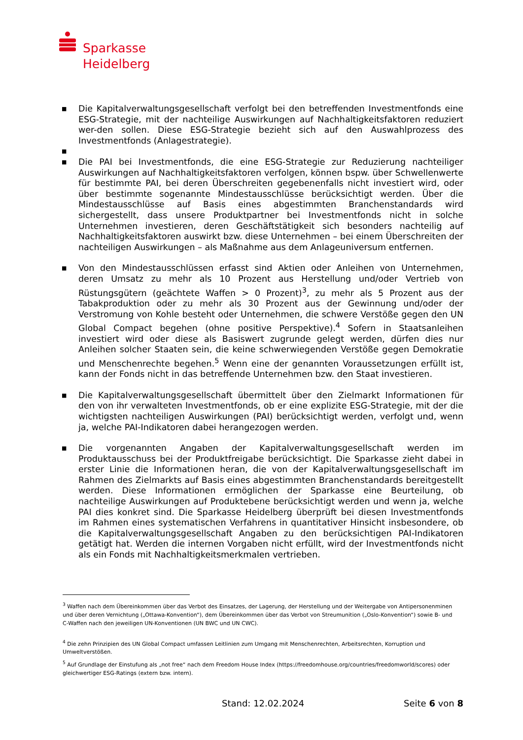Sparkasse
Heidelberg
■ Die Kapitalverwaltungsgesellschaft verfolgt bei den betreffenden Investmentfonds eine ESG-Strategie, mit der nachteilige Auswirkungen auf Nachhaltigkeitsfaktoren reduziert wer-den sollen. Diese ESG-Strategie bezieht sich auf den Auswahlprozess des Investmentfonds (Anlagestrategie).
■
■ Die PAI bei Investmentfonds, die eine ESG-Strategie zur Reduzierung nachteiliger Auswirkungen auf Nachhaltigkeitsfaktoren verfolgen, können bspw. über Schwellenwerte für bestimmte PAI, bei deren Überschreiten gegebenenfalls nicht investiert wird, oder über bestimmte sogenannte Mindestausschlüsse berücksichtigt werden. Über die Mindestausschlüsse auf Basis eines abgestimmten Branchenstandards wird sichergestellt, dass unsere Produktpartner bei Investmentfonds nicht in solche Unternehmen investieren, deren Geschäftstätigkeit sich besonders nachteilig auf Nachhaltigkeitsfaktoren auswirkt bzw. diese Unternehmen – bei einem Überschreiten der nachteiligen Auswirkungen – als Maßnahme aus dem Anlageuniversum entfernen.
■ Von den Mindestausschlüssen erfasst sind Aktien oder Anleihen von Unternehmen, deren Umsatz zu mehr als 10 Prozent aus Herstellung und/oder Vertrieb von Rüstungsgütern (geächtete Waffen > 0 Prozent)<sup>3</sup>, zu mehr als 5 Prozent aus der Tabakproduktion oder zu mehr als 30 Prozent aus der Gewinnung und/oder der Verstromung von Kohle besteht oder Unternehmen, die schwere Verstöße gegen den UN Global Compact begehen (ohne positive Perspektive).<sup>4</sup> Sofern in Staatsanleihen investiert wird oder diese als Basiswert zugrunde gelegt werden, dürfen dies nur Anleihen solcher Staaten sein, die keine schwerwiegenden Verstöße gegen Demokratie und Menschenrechte begehen.<sup>5</sup> Wenn eine der genannten Voraussetzungen erfüllt ist, kann der Fonds nicht in das betreffende Unternehmen bzw. den Staat investieren.
■ Die Kapitalverwaltungsgesellschaft übermittelt über den Zielmarkt Informationen für den von ihr verwalteten Investmentfonds, ob er eine explizite ESG-Strategie, mit der die wichtigsten nachteiligen Auswirkungen (PAI) berücksichtigt werden, verfolgt und, wenn ja, welche PAI-Indikatoren dabei herangezogen werden.
■ Die vorgenannten Angaben der Kapitalverwaltungsgesellschaft werden im Produktausschuss bei der Produktfreigabe berücksichtigt. Die Sparkasse zieht dabei in erster Linie die Informationen heran, die von der Kapitalverwaltungsgesellschaft im Rahmen des Zielmarkts auf Basis eines abgestimmten Branchenstandards bereitgestellt werden. Diese Informationen ermöglichen der Sparkasse eine Beurteilung, ob nachteilige Auswirkungen auf Produktebene berücksichtigt werden und wenn ja, welche PAI dies konkret sind. Die Sparkasse Heidelberg überprüft bei diesen Investmentfonds im Rahmen eines systematischen Verfahrens in quantitativer Hinsicht insbesondere, ob die Kapitalverwaltungsgesellschaft Angaben zu den berücksichtigen PAI-Indikatoren getätigt hat. Werden die internen Vorgaben nicht erfüllt, wird der Investmentfonds nicht als ein Fonds mit Nachhaltigkeitsmerkmalen vertrieben.
<sup>3</sup> Waffen nach dem Übereinkommen über das Verbot des Einsatzes, der Lagerung, der Herstellung und der Weitergabe von Antipersonenminen und über deren Vernichtung („Ottawa-Konvention“), dem Übereinkommen über das Verbot von Streumunition („Oslo-Konvention“) sowie B- und C-Waffen nach den jeweiligen UN-Konventionen (UN BWC und UN CWC).
<sup>4</sup> Die zehn Prinzipien des UN Global Compact umfassen Leitlinien zum Umgang mit Menschenrechten, Arbeitsrechten, Korruption und Umweltverstößen.
<sup>5</sup> Auf Grundlage der Einstufung als „not free“ nach dem Freedom House Index (https://freedomhouse.org/countries/freedomworld/scores) oder gleichwertiger ESG-Ratings (extern bzw. intern).
Stand: 12.02.2024 Seite 6 von 8